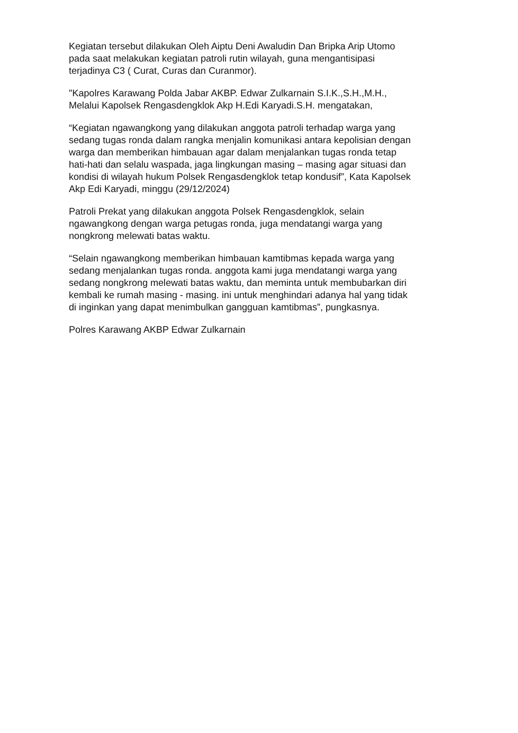Kegiatan tersebut dilakukan Oleh Aiptu Deni Awaludin Dan Bripka Arip Utomo pada saat melakukan kegiatan patroli rutin wilayah, guna mengantisipasi terjadinya C3 ( Curat, Curas dan Curanmor).
"Kapolres Karawang Polda Jabar AKBP. Edwar Zulkarnain S.I.K.,S.H.,M.H., Melalui Kapolsek Rengasdengklok Akp H.Edi Karyadi.S.H. mengatakan,
“Kegiatan ngawangkong yang dilakukan anggota patroli terhadap warga yang sedang tugas ronda dalam rangka menjalin komunikasi antara kepolisian dengan warga dan memberikan himbauan agar dalam menjalankan tugas ronda tetap hati-hati dan selalu waspada, jaga lingkungan masing – masing agar situasi dan kondisi di wilayah hukum Polsek Rengasdengklok tetap kondusif”, Kata Kapolsek Akp Edi Karyadi, minggu (29/12/2024)
Patroli Prekat yang dilakukan anggota Polsek Rengasdengklok, selain ngawangkong dengan warga petugas ronda, juga mendatangi warga yang nongkrong melewati batas waktu.
“Selain ngawangkong memberikan himbauan kamtibmas kepada warga yang sedang menjalankan tugas ronda. anggota kami juga mendatangi warga yang sedang nongkrong melewati batas waktu, dan meminta untuk membubarkan diri kembali ke rumah masing - masing. ini untuk menghindari adanya hal yang tidak di inginkan yang dapat menimbulkan gangguan kamtibmas”, pungkasnya.
Polres Karawang AKBP Edwar Zulkarnain